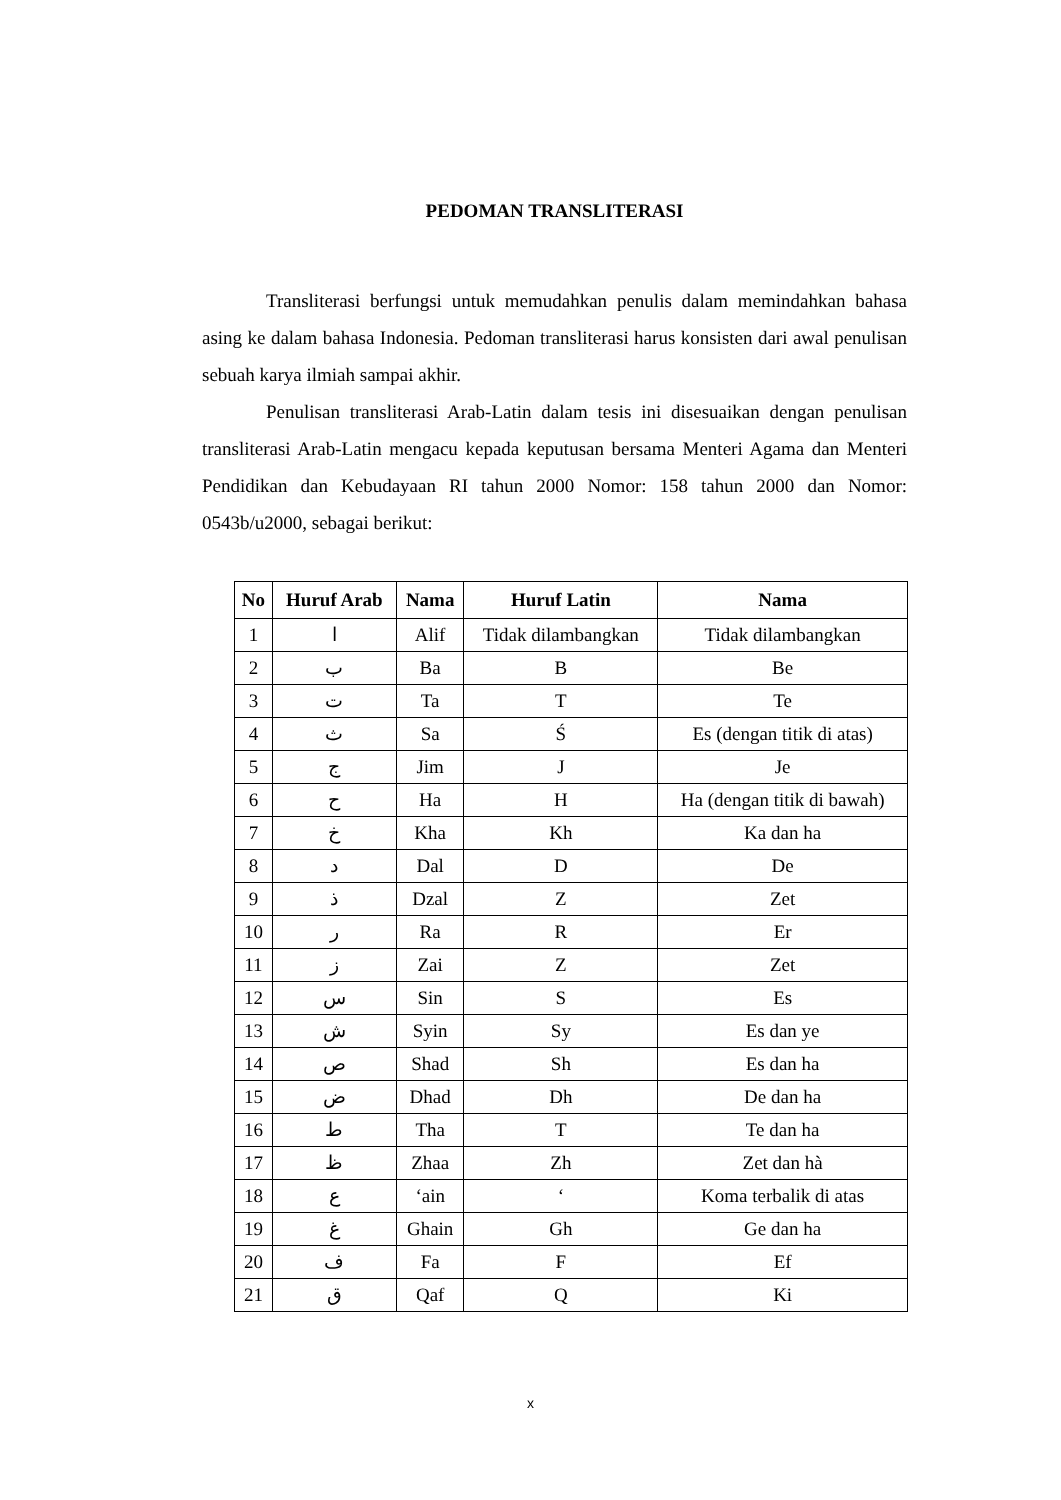PEDOMAN TRANSLITERASI
Transliterasi berfungsi untuk memudahkan penulis dalam memindahkan bahasa asing ke dalam bahasa Indonesia. Pedoman transliterasi harus konsisten dari awal penulisan sebuah karya ilmiah sampai akhir.
Penulisan transliterasi Arab-Latin dalam tesis ini disesuaikan dengan penulisan transliterasi Arab-Latin mengacu kepada keputusan bersama Menteri Agama dan Menteri Pendidikan dan Kebudayaan RI tahun 2000 Nomor: 158 tahun 2000 dan Nomor: 0543b/u2000, sebagai berikut:
| No | Huruf Arab | Nama | Huruf Latin | Nama |
| --- | --- | --- | --- | --- |
| 1 | ا | Alif | Tidak dilambangkan | Tidak dilambangkan |
| 2 | ب | Ba | B | Be |
| 3 | ت | Ta | T | Te |
| 4 | ث | Sa | Ś | Es (dengan titik di atas) |
| 5 | ج | Jim | J | Je |
| 6 | ح | Ha | H | Ha (dengan titik di bawah) |
| 7 | خ | Kha | Kh | Ka dan ha |
| 8 | د | Dal | D | De |
| 9 | ذ | Dzal | Z | Zet |
| 10 | ر | Ra | R | Er |
| 11 | ز | Zai | Z | Zet |
| 12 | س | Sin | S | Es |
| 13 | ش | Syin | Sy | Es dan ye |
| 14 | ص | Shad | Sh | Es dan ha |
| 15 | ض | Dhad | Dh | De dan ha |
| 16 | ط | Tha | T | Te dan ha |
| 17 | ظ | Zhaa | Zh | Zet dan hà |
| 18 | ع | ‘ain | ‘ | Koma terbalik di atas |
| 19 | غ | Ghain | Gh | Ge dan ha |
| 20 | ف | Fa | F | Ef |
| 21 | ق | Qaf | Q | Ki |
x